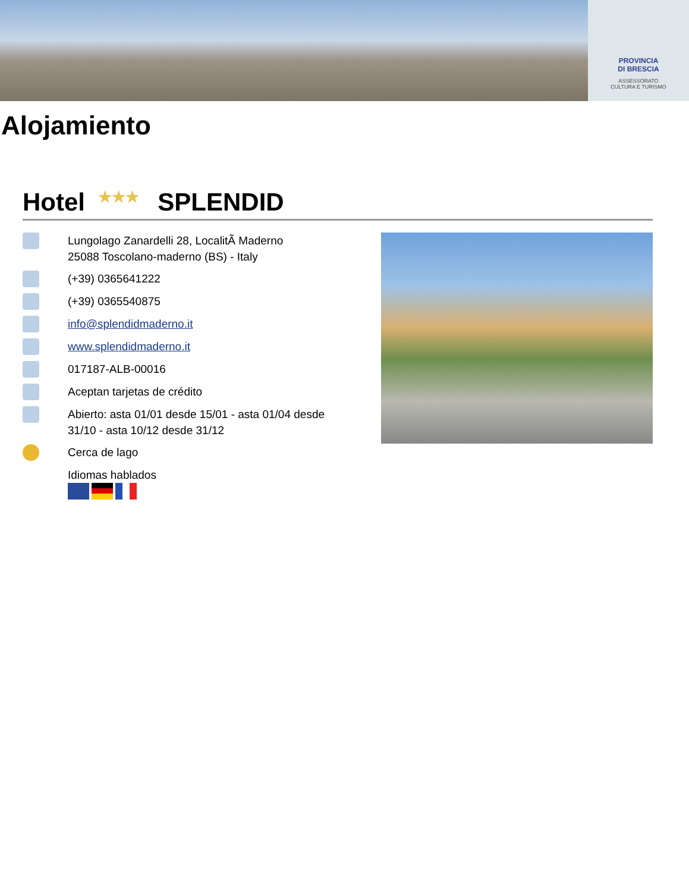PROVINCIA
DI BRESCIA
ASSESSORATO
CULTURA E TURISMO
Alojamiento
Hotel ★★★ SPLENDID
Lungolago Zanardelli 28, LocalitÃ Maderno
25088 Toscolano-maderno (BS) - Italy
(+39) 0365641222
(+39) 0365540875
info@splendidmaderno.it
www.splendidmaderno.it
017187-ALB-00016
Aceptan tarjetas de crédito
Abierto: asta 01/01 desde 15/01 - asta 01/04 desde 31/10 - asta 10/12 desde 31/12
Cerca de lago
Idiomas hablados